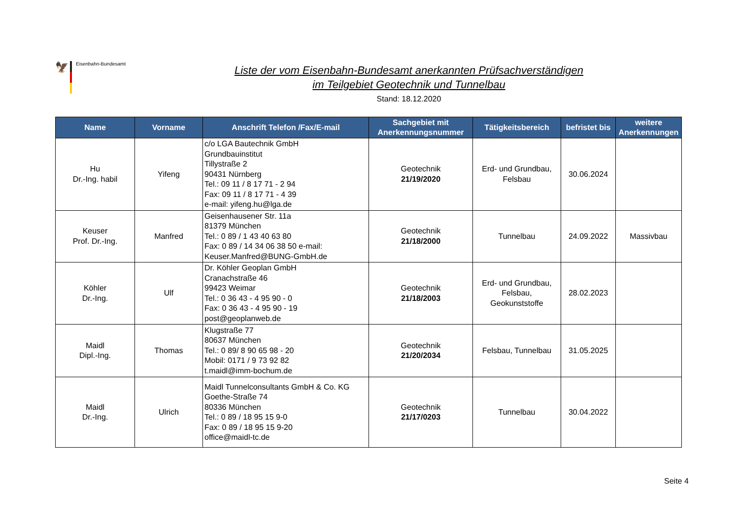🦅
Eisenbahn-Bundesamt
Liste der vom Eisenbahn-Bundesamt anerkannten Prüfsachverständigen
im Teilgebiet Geotechnik und Tunnelbau
Stand: 18.12.2020
| Name | Vorname | Anschrift Telefon /Fax/E-mail | Sachgebiet mit Anerkennungsnummer | Tätigkeitsbereich | befristet bis | weitere Anerkennungen |
| --- | --- | --- | --- | --- | --- | --- |
| Hu Dr.-Ing. habil | Yifeng | c/o LGA Bautechnik GmbH Grundbauinstitut Tillystraße 2 90431 Nürnberg Tel.: 09 11 / 8 17 71 - 2 94 Fax: 09 11 / 8 17 71 - 4 39 e-mail: yifeng.hu@lga.de | Geotechnik 21/19/2020 | Erd- und Grundbau, Felsbau | 30.06.2024 | |
| Keuser Prof. Dr.-Ing. | Manfred | Geisenhausener Str. 11a 81379 München Tel.: 0 89 / 1 43 40 63 80 Fax: 0 89 / 14 34 06 38 50 e-mail: Keuser.Manfred@BUNG-GmbH.de | Geotechnik 21/18/2000 | Tunnelbau | 24.09.2022 | Massivbau |
| Köhler Dr.-Ing. | Ulf | Dr. Köhler Geoplan GmbH Cranachstraße 46 99423 Weimar Tel.: 0 36 43 - 4 95 90 - 0 Fax: 0 36 43 - 4 95 90 - 19 post@geoplanweb.de | Geotechnik 21/18/2003 | Erd- und Grundbau, Felsbau, Geokunststoffe | 28.02.2023 | |
| Maidl Dipl.-Ing. | Thomas | Klugstraße 77 80637 München Tel.: 0 89/ 8 90 65 98 - 20 Mobil: 0171 / 9 73 92 82 t.maidl@imm-bochum.de | Geotechnik 21/20/2034 | Felsbau, Tunnelbau | 31.05.2025 | |
| Maidl Dr.-Ing. | Ulrich | Maidl Tunnelconsultants GmbH & Co. KG Goethe-Straße 74 80336 München Tel.: 0 89 / 18 95 15 9-0 Fax: 0 89 / 18 95 15 9-20 office@maidl-tc.de | Geotechnik 21/17/0203 | Tunnelbau | 30.04.2022 | |
Seite 4